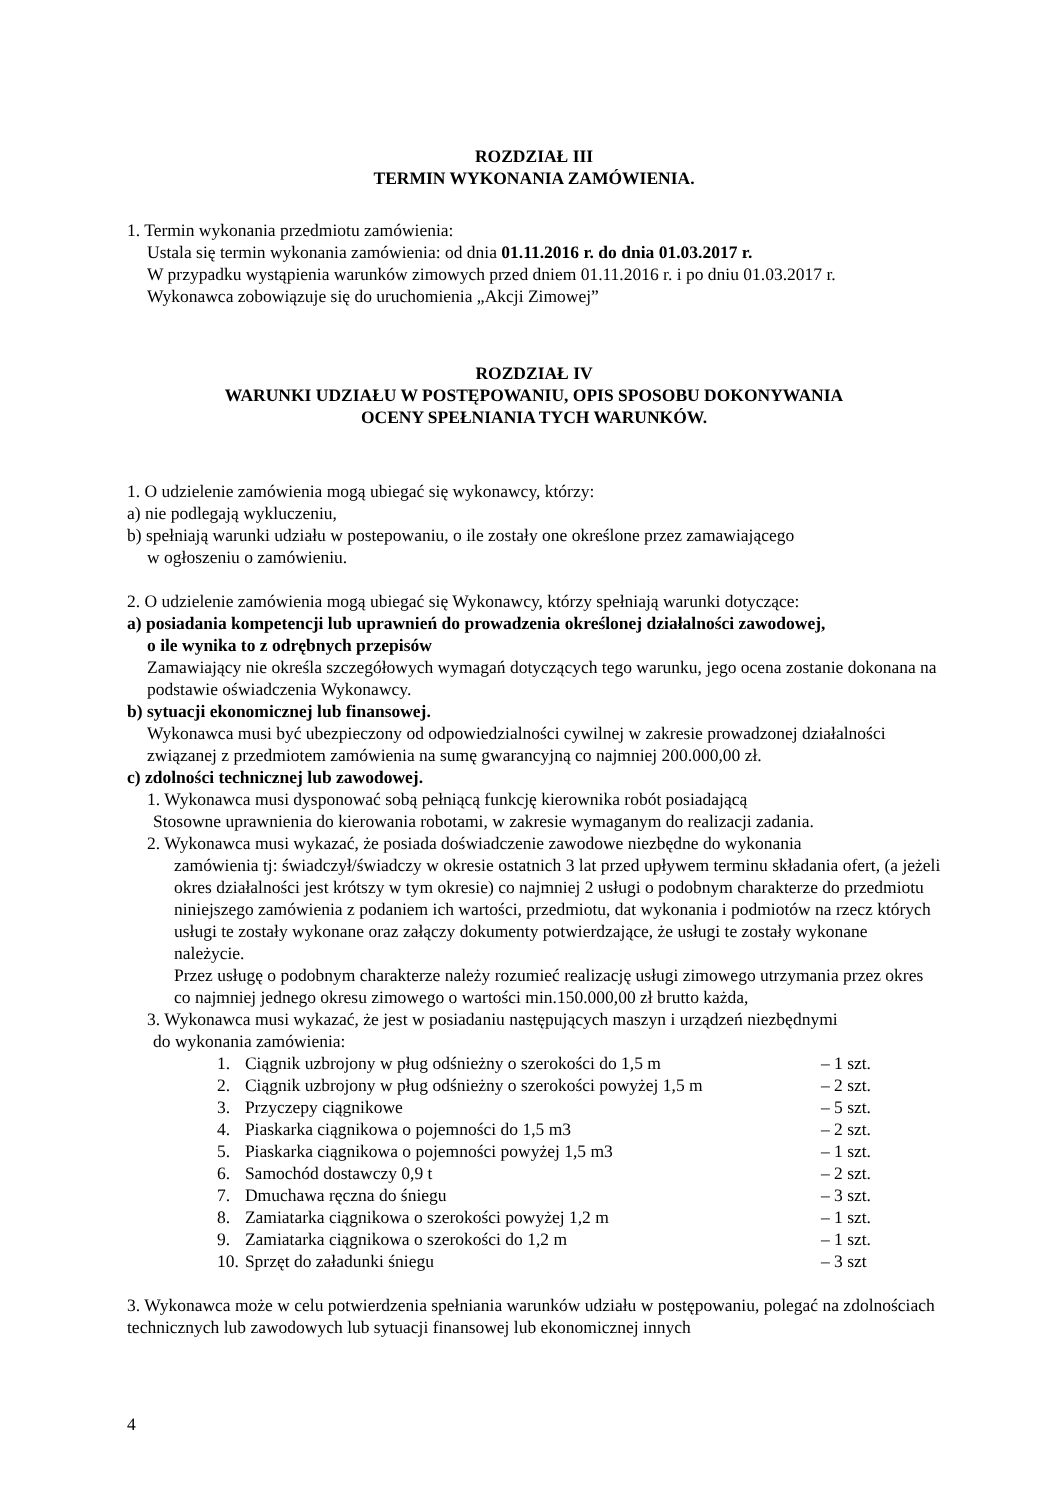ROZDZIAŁ III
TERMIN WYKONANIA ZAMÓWIENIA.
1. Termin wykonania przedmiotu zamówienia:
Ustala się termin wykonania zamówienia: od dnia 01.11.2016 r. do dnia 01.03.2017 r.
W przypadku wystąpienia warunków zimowych przed dniem 01.11.2016 r. i po dniu 01.03.2017 r.
Wykonawca zobowiązuje się do uruchomienia „Akcji Zimowej”
ROZDZIAŁ IV
WARUNKI UDZIAŁU W POSTĘPOWANIU, OPIS SPOSOBU DOKONYWANIA
OCENY SPEŁNIANIA TYCH WARUNKÓW.
1. O udzielenie zamówienia mogą ubiegać się wykonawcy, którzy:
a) nie podlegają wykluczeniu,
b) spełniają warunki udziału w postepowaniu, o ile zostały one określone przez zamawiającego
w ogłoszeniu o zamówieniu.
2. O udzielenie zamówienia mogą ubiegać się Wykonawcy, którzy spełniają warunki dotyczące:
a) posiadania kompetencji lub uprawnień do prowadzenia określonej działalności zawodowej,
o ile wynika to z odrębnych przepisów
Zamawiający nie określa szczegółowych wymagań dotyczących tego warunku, jego ocena zostanie dokonana na podstawie oświadczenia Wykonawcy.
b) sytuacji ekonomicznej lub finansowej.
Wykonawca musi być ubezpieczony od odpowiedzialności cywilnej w zakresie prowadzonej działalności związanej z przedmiotem zamówienia na sumę gwarancyjną co najmniej 200.000,00 zł.
c) zdolności technicznej lub zawodowej.
1. Wykonawca musi dysponować sobą pełniącą funkcję kierownika robót posiadającą
Stosowne uprawnienia do kierowania robotami, w zakresie wymaganym do realizacji zadania.
2. Wykonawca musi wykazać, że posiada doświadczenie zawodowe niezbędne do wykonania
zamówienia tj: świadczył/świadczy w okresie ostatnich 3 lat przed upływem terminu składania ofert, (a jeżeli okres działalności jest krótszy w tym okresie) co najmniej 2 usługi o podobnym charakterze do przedmiotu niniejszego zamówienia z podaniem ich wartości, przedmiotu, dat wykonania i podmiotów na rzecz których usługi te zostały wykonane oraz załączy dokumenty potwierdzające, że usługi te zostały wykonane należycie.
Przez usługę o podobnym charakterze należy rozumieć realizację usługi zimowego utrzymania przez okres co najmniej jednego okresu zimowego o wartości min.150.000,00 zł brutto każda,
3. Wykonawca musi wykazać, że jest w posiadaniu następujących maszyn i urządzeń niezbędnymi
do wykonania zamówienia:
| 1. | Ciągnik uzbrojony w pług odśnieżny o szerokości do 1,5 m | – 1 szt. |
| 2. | Ciągnik uzbrojony w pług odśnieżny o szerokości powyżej 1,5 m | – 2 szt. |
| 3. | Przyczepy ciągnikowe | – 5 szt. |
| 4. | Piaskarka ciągnikowa o pojemności do 1,5 m3 | – 2 szt. |
| 5. | Piaskarka ciągnikowa o pojemności powyżej 1,5 m3 | – 1 szt. |
| 6. | Samochód dostawczy 0,9 t | – 2 szt. |
| 7. | Dmuchawa ręczna do śniegu | – 3 szt. |
| 8. | Zamiatarka ciągnikowa o szerokości powyżej 1,2 m | – 1 szt. |
| 9. | Zamiatarka ciągnikowa o szerokości do 1,2 m | – 1 szt. |
| 10. | Sprzęt do załadunki śniegu | – 3 szt |
3. Wykonawca może w celu potwierdzenia spełniania warunków udziału w postępowaniu, polegać na zdolnościach technicznych lub zawodowych lub sytuacji finansowej lub ekonomicznej innych
4